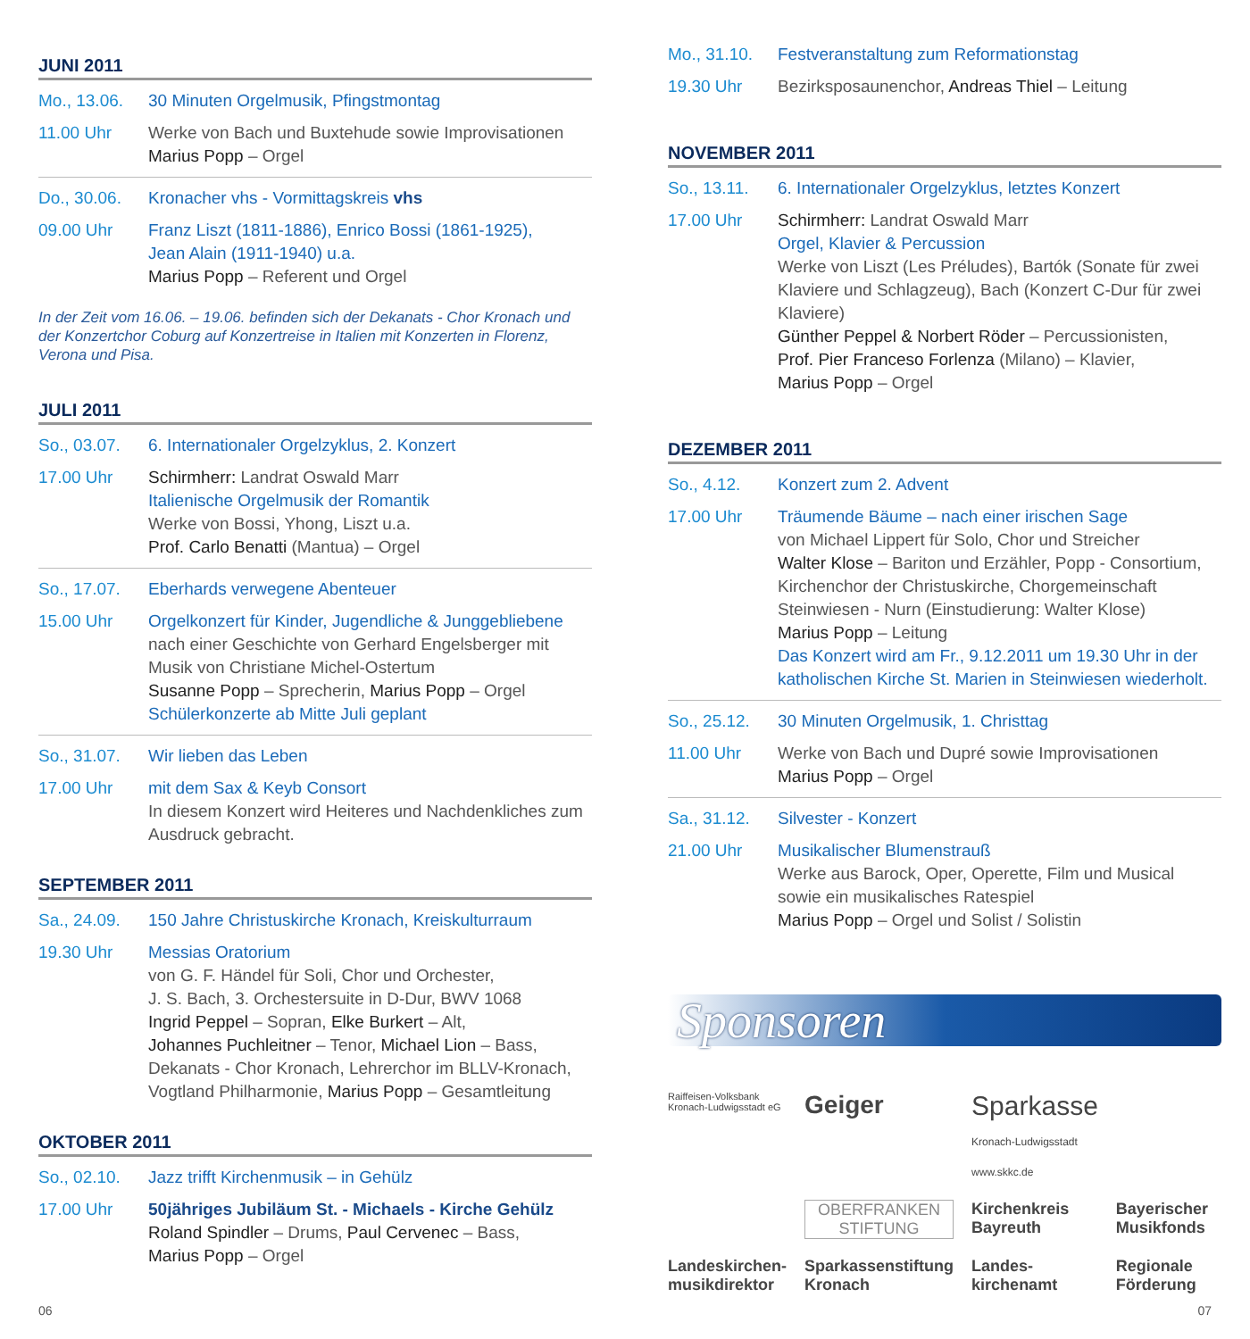JUNI 2011
Mo., 13.06. 30 Minuten Orgelmusik, Pfingstmontag 11.00 Uhr Werke von Bach und Buxtehude sowie Improvisationen
Marius Popp – Orgel
Do., 30.06. Kronacher vhs - Vormittagskreis vhs 09.00 Uhr Franz Liszt (1811-1886), Enrico Bossi (1861-1925),
Jean Alain (1911-1940) u.a.
Marius Popp – Referent und Orgel
In der Zeit vom 16.06. – 19.06. befinden sich der Dekanats - Chor Kronach und der Konzertchor Coburg auf Konzertreise in Italien mit Konzerten in Florenz, Verona und Pisa.
JULI 2011
So., 03.07. 6. Internationaler Orgelzyklus, 2. Konzert 17.00 Uhr Schirmherr: Landrat Oswald Marr
Italienische Orgelmusik der Romantik
Werke von Bossi, Yhong, Liszt u.a.
Prof. Carlo Benatti (Mantua) – Orgel
So., 17.07. Eberhards verwegene Abenteuer 15.00 Uhr Orgelkonzert für Kinder, Jugendliche & Junggebliebene
nach einer Geschichte von Gerhard Engelsberger mit Musik von Christiane Michel-Ostertum
Susanne Popp – Sprecherin, Marius Popp – Orgel
Schülerkonzerte ab Mitte Juli geplant
So., 31.07. Wir lieben das Leben 17.00 Uhr mit dem Sax & Keyb Consort
In diesem Konzert wird Heiteres und Nachdenkliches zum Ausdruck gebracht.
SEPTEMBER 2011
Sa., 24.09. 150 Jahre Christuskirche Kronach, Kreiskulturraum 19.30 Uhr Messias Oratorium
von G. F. Händel für Soli, Chor und Orchester,
J. S. Bach, 3. Orchestersuite in D-Dur, BWV 1068
Ingrid Peppel – Sopran, Elke Burkert – Alt,
Johannes Puchleitner – Tenor, Michael Lion – Bass,
Dekanats - Chor Kronach, Lehrerchor im BLLV-Kronach, Vogtland Philharmonie, Marius Popp – Gesamtleitung
OKTOBER 2011
So., 02.10. Jazz trifft Kirchenmusik – in Gehülz 17.00 Uhr 50jähriges Jubiläum St. - Michaels - Kirche Gehülz
Roland Spindler – Drums, Paul Cervenec – Bass,
Marius Popp – Orgel
Mo., 31.10. Festveranstaltung zum Reformationstag 19.30 Uhr Bezirksposaunenchor, Andreas Thiel – Leitung
NOVEMBER 2011
So., 13.11. 6. Internationaler Orgelzyklus, letztes Konzert 17.00 Uhr Schirmherr: Landrat Oswald Marr
Orgel, Klavier & Percussion
Werke von Liszt (Les Préludes), Bartók (Sonate für zwei Klaviere und Schlagzeug), Bach (Konzert C-Dur für zwei Klaviere)
Günther Peppel & Norbert Röder – Percussionisten,
Prof. Pier Franceso Forlenza (Milano) – Klavier,
Marius Popp – Orgel
DEZEMBER 2011
So., 4.12. Konzert zum 2. Advent 17.00 Uhr Träumende Bäume – nach einer irischen Sage
von Michael Lippert für Solo, Chor und Streicher
Walter Klose – Bariton und Erzähler, Popp - Consortium, Kirchenchor der Christuskirche, Chorgemeinschaft Steinwiesen - Nurn (Einstudierung: Walter Klose)
Marius Popp – Leitung
Das Konzert wird am Fr., 9.12.2011 um 19.30 Uhr in der katholischen Kirche St. Marien in Steinwiesen wiederholt.
So., 25.12. 30 Minuten Orgelmusik, 1. Christtag 11.00 Uhr Werke von Bach und Dupré sowie Improvisationen
Marius Popp – Orgel
Sa., 31.12. Silvester - Konzert 21.00 Uhr Musikalischer Blumenstrauß
Werke aus Barock, Oper, Operette, Film und Musical sowie ein musikalisches Ratespiel
Marius Popp – Orgel und Solist / Solistin
Sponsoren
Raiffeisen-Volksbank Kronach-Ludwigsstadt eG Geiger Sparkasse Kronach-Ludwigsstadt www.skkc.de OBERFRANKEN
STIFTUNG Kirchenkreis Bayreuth Bayerischer Musikfonds Landeskirchen-musikdirektor Sparkassenstiftung Kronach Landes-kirchenamt Regionale Förderung
06 07